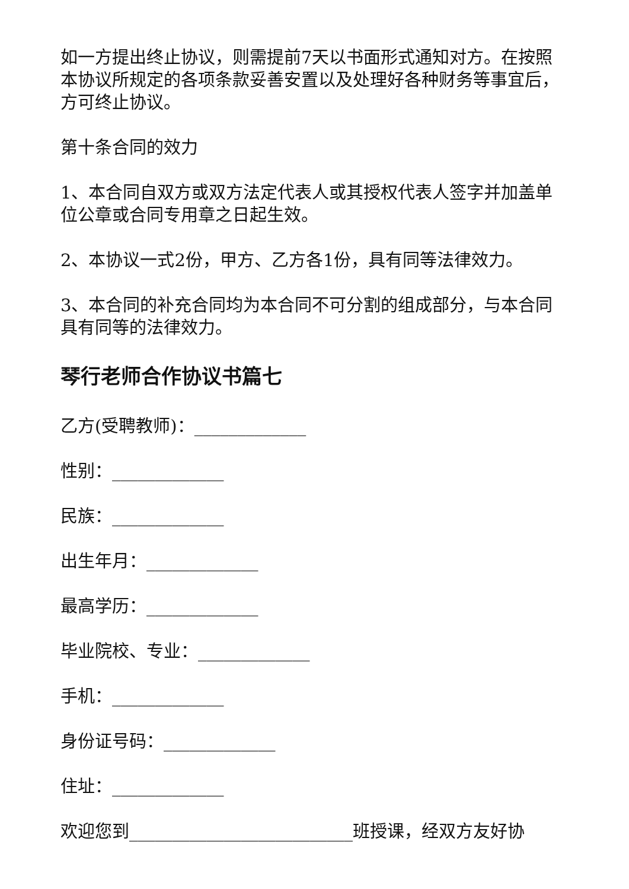如一方提出终止协议，则需提前7天以书面形式通知对方。在按照本协议所规定的各项条款妥善安置以及处理好各种财务等事宜后，方可终止协议。
第十条合同的效力
1、本合同自双方或双方法定代表人或其授权代表人签字并加盖单位公章或合同专用章之日起生效。
2、本协议一式2份，甲方、乙方各1份，具有同等法律效力。
3、本合同的补充合同均为本合同不可分割的组成部分，与本合同具有同等的法律效力。
琴行老师合作协议书篇七
乙方(受聘教师)：_____________
性别：_____________
民族：_____________
出生年月：_____________
最高学历：_____________
毕业院校、专业：_____________
手机：_____________
身份证号码：_____________
住址：_____________
欢迎您到__________________________班授课，经双方友好协